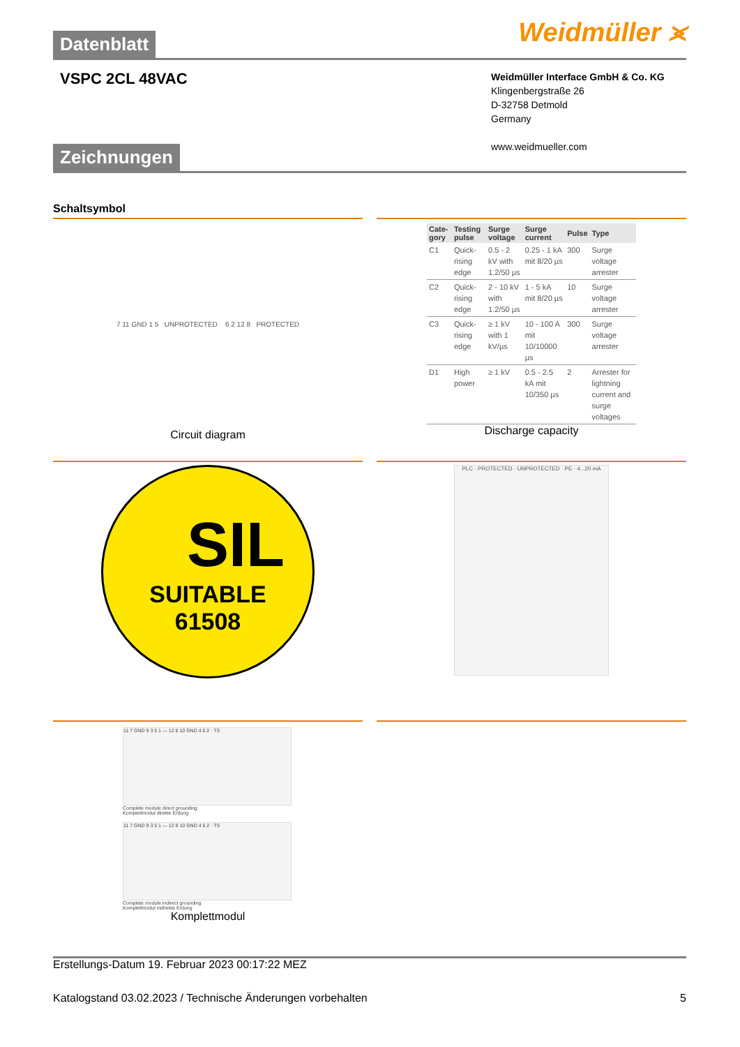Datenblatt
Weidmüller ⪤
VSPC 2CL 48VAC
Weidmüller Interface GmbH & Co. KG
Klingenbergstraße 26
D-32758 Detmold
Germany
www.weidmueller.com
Zeichnungen
Schaltsymbol
7 11 GND 1 5 UNPROTECTED 6 2 12 8 PROTECTED
Circuit diagram
| Cate-gory | Testing pulse | Surge voltage | Surge current | Pulse | Type |
| --- | --- | --- | --- | --- | --- |
| C1 | Quick-rising edge | 0.5 - 2 kV with 1.2/50 µs | 0.25 - 1 kA mit 8/20 µs | 300 | Surge voltage arrester |
| C2 | Quick-rising edge | 2 - 10 kV with 1.2/50 µs | 1 - 5 kA mit 8/20 µs | 10 | Surge voltage arrester |
| C3 | Quick-rising edge | ≥ 1 kV with 1 kV/µs | 10 - 100 A mit 10/10000 µs | 300 | Surge voltage arrester |
| D1 | High power | ≥ 1 kV | 0.5 - 2.5 kA mit 10/350 µs | 2 | Arrester for lightning current and surge voltages |
Discharge capacity
SIL
SUITABLE
61508
PLC · PROTECTED · UNPROTECTED · PE · 4...20 mA
11 7 GND 9 3 5 1 — 12 8 10 GND 4 6 2 · TS
Complete module direct grounding
Komplettmodul direkte Erdung
11 7 GND 9 3 5 1 — 12 8 10 GND 4 6 2 · TS
Complete module indirect grounding
Komplettmodul indirekte Erdung
Komplettmodul
Erstellungs-Datum 19. Februar 2023 00:17:22 MEZ
Katalogstand 03.02.2023 / Technische Änderungen vorbehalten 5